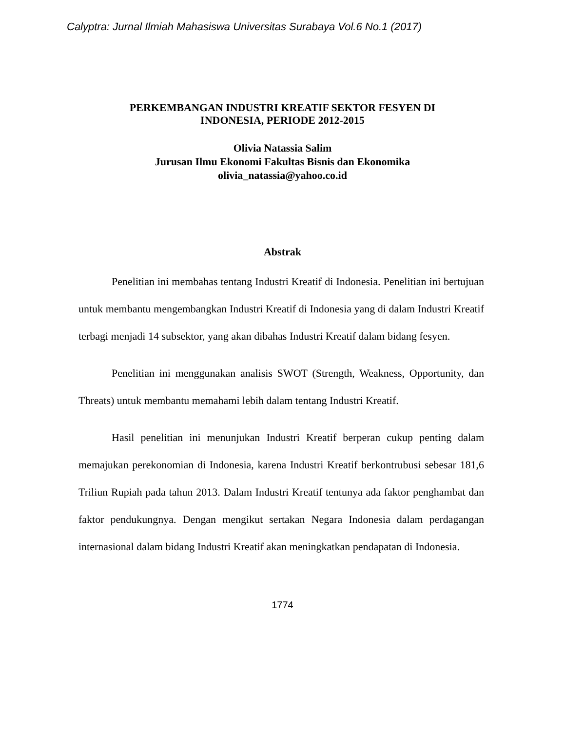Calyptra: Jurnal Ilmiah Mahasiswa Universitas Surabaya Vol.6 No.1 (2017)
PERKEMBANGAN INDUSTRI KREATIF SEKTOR FESYEN DI
INDONESIA, PERIODE 2012-2015
Olivia Natassia Salim
Jurusan Ilmu Ekonomi Fakultas Bisnis dan Ekonomika
olivia_natassia@yahoo.co.id
Abstrak
Penelitian ini membahas tentang Industri Kreatif di Indonesia. Penelitian ini bertujuan untuk membantu mengembangkan Industri Kreatif di Indonesia yang di dalam Industri Kreatif terbagi menjadi 14 subsektor, yang akan dibahas Industri Kreatif dalam bidang fesyen.
Penelitian ini menggunakan analisis SWOT (Strength, Weakness, Opportunity, dan Threats) untuk membantu memahami lebih dalam tentang Industri Kreatif.
Hasil penelitian ini menunjukan Industri Kreatif berperan cukup penting dalam memajukan perekonomian di Indonesia, karena Industri Kreatif berkontrubusi sebesar 181,6 Triliun Rupiah pada tahun 2013. Dalam Industri Kreatif tentunya ada faktor penghambat dan faktor pendukungnya. Dengan mengikut sertakan Negara Indonesia dalam perdagangan internasional dalam bidang Industri Kreatif akan meningkatkan pendapatan di Indonesia.
1774